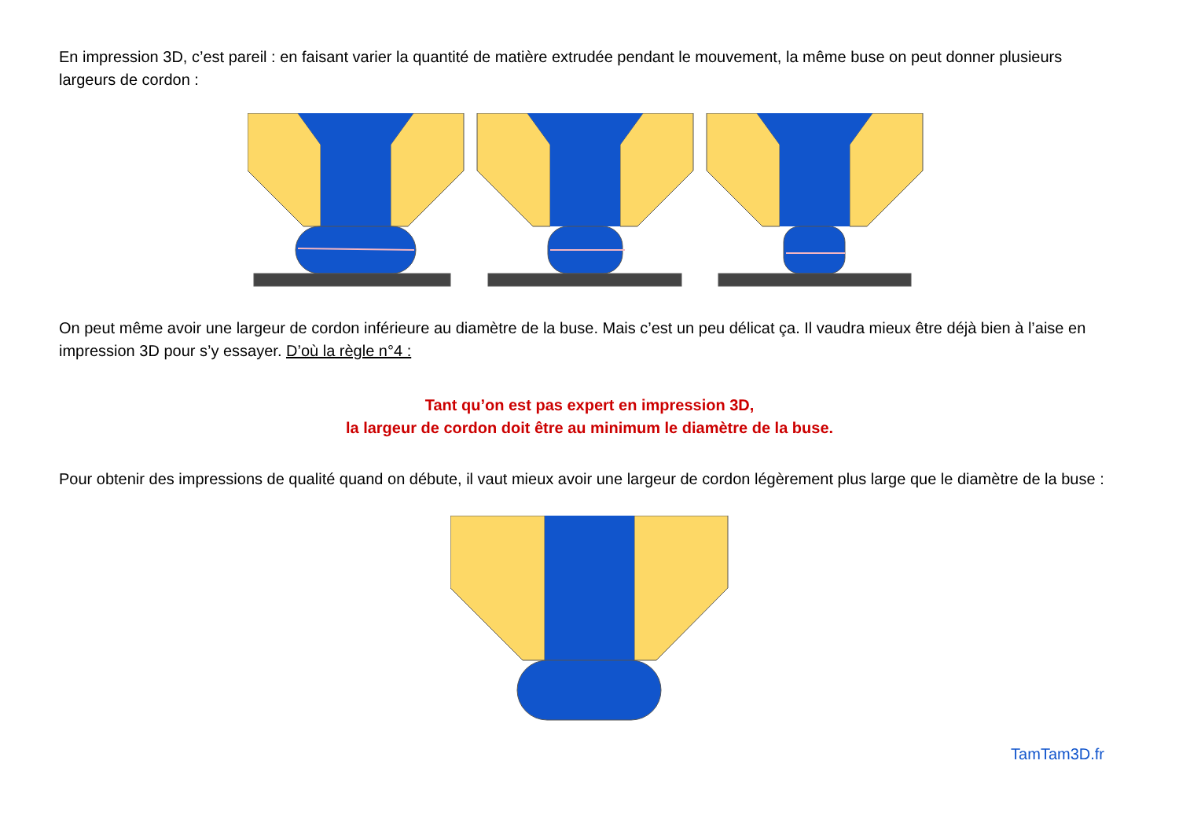En impression 3D, c’est pareil : en faisant varier la quantité de matière extrudée pendant le mouvement, la même buse on peut donner plusieurs largeurs de cordon :
On peut même avoir une largeur de cordon inférieure au diamètre de la buse. Mais c’est un peu délicat ça. Il vaudra mieux être déjà bien à l’aise en impression 3D pour s’y essayer. D’où la règle n°4 :
Tant qu’on est pas expert en impression 3D,
la largeur de cordon doit être au minimum le diamètre de la buse.
Pour obtenir des impressions de qualité quand on débute, il vaut mieux avoir une largeur de cordon légèrement plus large que le diamètre de la buse :
TamTam3D.fr